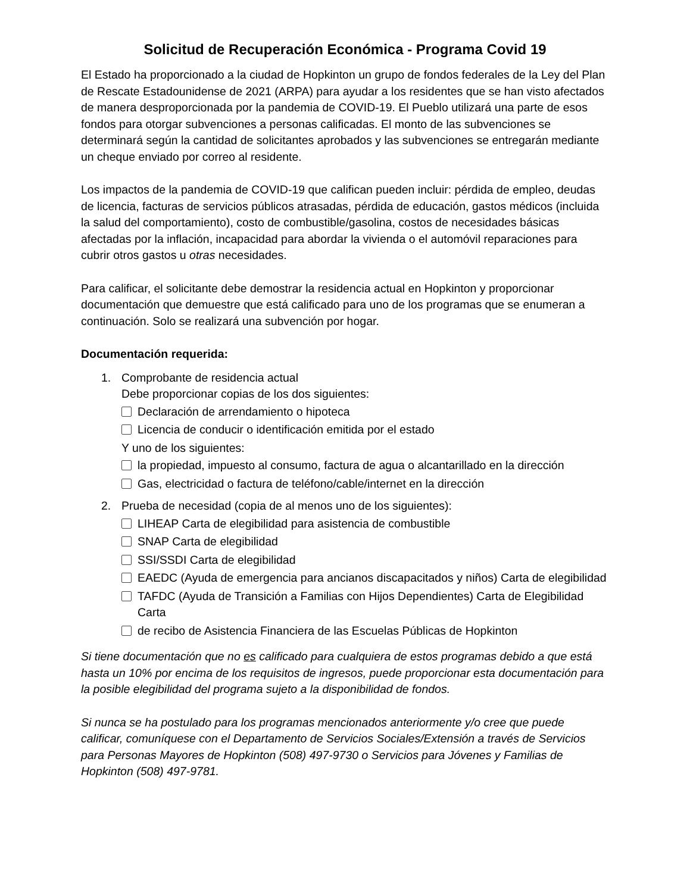Solicitud de Recuperación Económica - Programa Covid 19
El Estado ha proporcionado a la ciudad de Hopkinton un grupo de fondos federales de la Ley del Plan de Rescate Estadounidense de 2021 (ARPA) para ayudar a los residentes que se han visto afectados de manera desproporcionada por la pandemia de COVID-19. El Pueblo utilizará una parte de esos fondos para otorgar subvenciones a personas calificadas. El monto de las subvenciones se determinará según la cantidad de solicitantes aprobados y las subvenciones se entregarán mediante un cheque enviado por correo al residente.
Los impactos de la pandemia de COVID-19 que califican pueden incluir: pérdida de empleo, deudas de licencia, facturas de servicios públicos atrasadas, pérdida de educación, gastos médicos (incluida la salud del comportamiento), costo de combustible/gasolina, costos de necesidades básicas afectadas por la inflación, incapacidad para abordar la vivienda o el automóvil reparaciones para cubrir otros gastos u otras necesidades.
Para calificar, el solicitante debe demostrar la residencia actual en Hopkinton y proporcionar documentación que demuestre que está calificado para uno de los programas que se enumeran a continuación. Solo se realizará una subvención por hogar.
Documentación requerida:
1. Comprobante de residencia actual
Debe proporcionar copias de los dos siguientes:
Declaración de arrendamiento o hipoteca
Licencia de conducir o identificación emitida por el estado
Y uno de los siguientes:
la propiedad, impuesto al consumo, factura de agua o alcantarillado en la dirección
Gas, electricidad o factura de teléfono/cable/internet en la dirección
2. Prueba de necesidad (copia de al menos uno de los siguientes):
LIHEAP Carta de elegibilidad para asistencia de combustible
SNAP Carta de elegibilidad
SSI/SSDI Carta de elegibilidad
EAEDC (Ayuda de emergencia para ancianos discapacitados y niños) Carta de elegibilidad
TAFDC (Ayuda de Transición a Familias con Hijos Dependientes) Carta de Elegibilidad Carta
de recibo de Asistencia Financiera de las Escuelas Públicas de Hopkinton
Si tiene documentación que no es calificado para cualquiera de estos programas debido a que está hasta un 10% por encima de los requisitos de ingresos, puede proporcionar esta documentación para la posible elegibilidad del programa sujeto a la disponibilidad de fondos.
Si nunca se ha postulado para los programas mencionados anteriormente y/o cree que puede calificar, comuníquese con el Departamento de Servicios Sociales/Extensión a través de Servicios para Personas Mayores de Hopkinton (508) 497-9730 o Servicios para Jóvenes y Familias de Hopkinton (508) 497-9781.